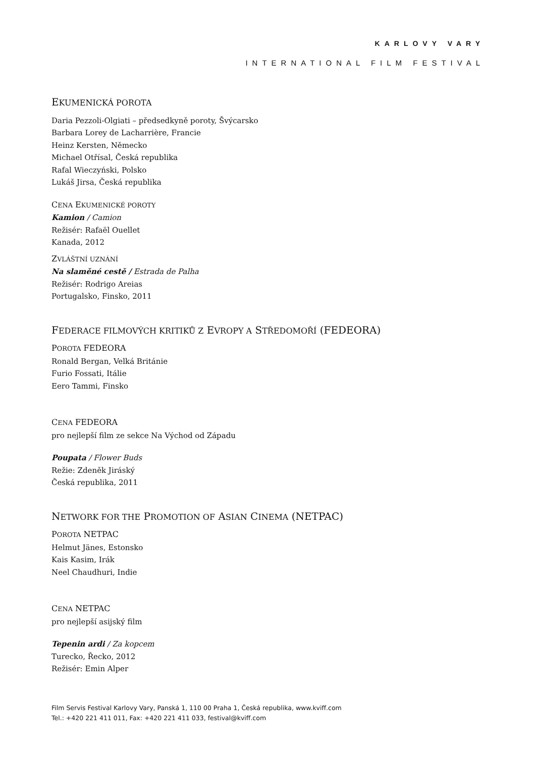KARLOVY VARY
INTERNATIONAL FILM FESTIVAL
EKUMENICKÁ POROTA
Daria Pezzoli-Olgiati – předsedkyně poroty, Švýcarsko
Barbara Lorey de Lacharrière, Francie
Heinz Kersten, Německo
Michael Otřísal, Česká republika
Rafal Wieczyński, Polsko
Lukáš Jirsa, Česká republika
CENA EKUMENICKÉ POROTY
Kamion / Camion
Režisér: Rafaël Ouellet
Kanada, 2012
ZVLÁŠTNÍ UZNÁNÍ
Na slaměné cestě / Estrada de Palha
Režisér: Rodrigo Areias
Portugalsko, Finsko, 2011
FEDERACE FILMOVÝCH KRITIKŮ Z EVROPY A STŘEDOMOŘÍ (FEDEORA)
POROTA FEDEORA
Ronald Bergan, Velká Británie
Furio Fossati, Itálie
Eero Tammi, Finsko
CENA FEDEORA
pro nejlepší film ze sekce Na Východ od Západu
Poupata / Flower Buds
Režie: Zdeněk Jiráský
Česká republika, 2011
NETWORK FOR THE PROMOTION OF ASIAN CINEMA (NETPAC)
POROTA NETPAC
Helmut Jänes, Estonsko
Kais Kasim, Irák
Neel Chaudhuri, Indie
CENA NETPAC
pro nejlepší asijský film
Tepenin ardi / Za kopcem
Turecko, Řecko, 2012
Režisér: Emin Alper
Film Servis Festival Karlovy Vary, Panská 1, 110 00 Praha 1, Česká republika, www.kviff.com
Tel.: +420 221 411 011, Fax: +420 221 411 033, festival@kviff.com